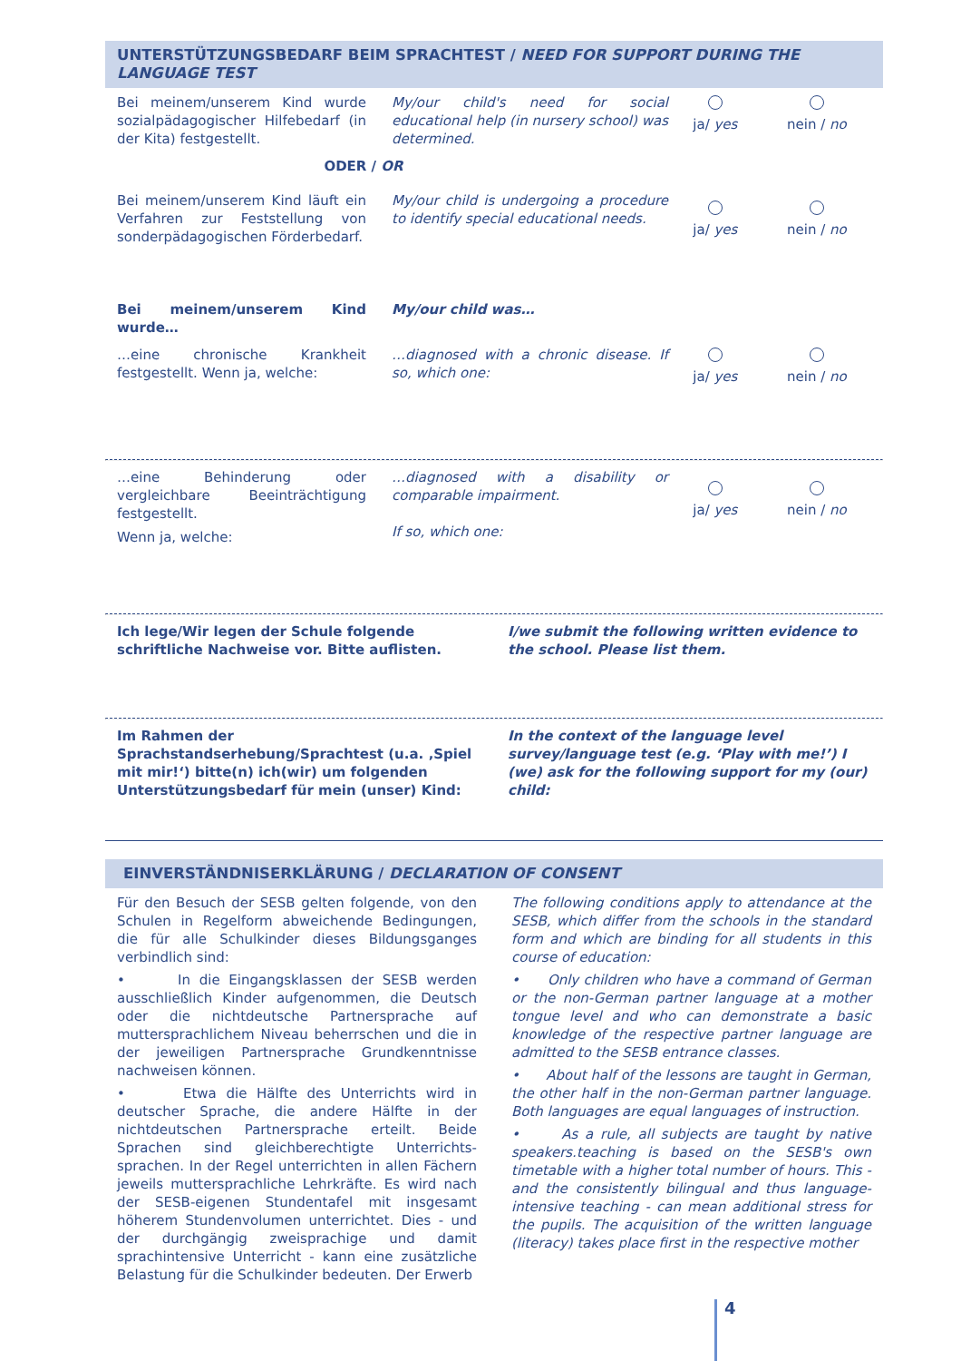UNTERSTÜTZUNGSBEDARF BEIM SPRACHTEST / NEED FOR SUPPORT DURING THE LANGUAGE TEST
Bei meinem/unserem Kind wurde sozialpädagogischer Hilfebedarf (in der Kita) festgestellt.
My/our child's need for social educational help (in nursery school) was determined.
ja/ yes nein / no
ODER / OR
Bei meinem/unserem Kind läuft ein Verfahren zur Feststellung von sonderpädagogischen Förderbedarf.
My/our child is undergoing a procedure to identify special educational needs.
ja/ yes nein / no
Bei meinem/unserem Kind wurde… My/our child was…
…eine chronische Krankheit festgestellt. Wenn ja, welche:
…diagnosed with a chronic disease. If so, which one:
ja/ yes nein / no
…eine Behinderung oder vergleichbare Beeinträchtigung festgestellt.
Wenn ja, welche:
…diagnosed with a disability or comparable impairment.
If so, which one:
ja/ yes nein / no
Ich lege/Wir legen der Schule folgende schriftliche Nachweise vor. Bitte auflisten.
I/we submit the following written evidence to the school. Please list them.
Im Rahmen der Sprachstandserhebung/Sprachtest (u.a. ‚Spiel mit mir!‘) bitte(n) ich(wir) um folgenden Unterstützungsbedarf für mein (unser) Kind:
In the context of the language level survey/language test (e.g. ‘Play with me!’) I (we) ask for the following support for my (our) child:
EINVERSTÄNDNISERKLÄRUNG / DECLARATION OF CONSENT
Für den Besuch der SESB gelten folgende, von den Schulen in Regelform abweichende Bedingungen, die für alle Schulkinder dieses Bildungsganges verbindlich sind:
• In die Eingangsklassen der SESB werden ausschließlich Kinder aufgenommen, die Deutsch oder die nichtdeutsche Partnersprache auf muttersprachlichem Niveau beherrschen und die in der jeweiligen Partnersprache Grundkenntnisse nachweisen können.
• Etwa die Hälfte des Unterrichts wird in deutscher Sprache, die andere Hälfte in der nichtdeutschen Partnersprache erteilt. Beide Sprachen sind gleichberechtigte Unterrichts-sprachen. In der Regel unterrichten in allen Fächern jeweils muttersprachliche Lehrkräfte. Es wird nach der SESB-eigenen Stundentafel mit insgesamt höherem Stundenvolumen unterrichtet. Dies - und der durchgängig zweisprachige und damit sprachintensive Unterricht - kann eine zusätzliche Belastung für die Schulkinder bedeuten. Der Erwerb
The following conditions apply to attendance at the SESB, which differ from the schools in the standard form and which are binding for all students in this course of education:
• Only children who have a command of German or the non-German partner language at a mother tongue level and who can demonstrate a basic knowledge of the respective partner language are admitted to the SESB entrance classes.
• About half of the lessons are taught in German, the other half in the non-German partner language. Both languages are equal languages of instruction.
• As a rule, all subjects are taught by native speakers.teaching is based on the SESB's own timetable with a higher total number of hours. This - and the consistently bilingual and thus language-intensive teaching - can mean additional stress for the pupils. The acquisition of the written language (literacy) takes place first in the respective mother
4